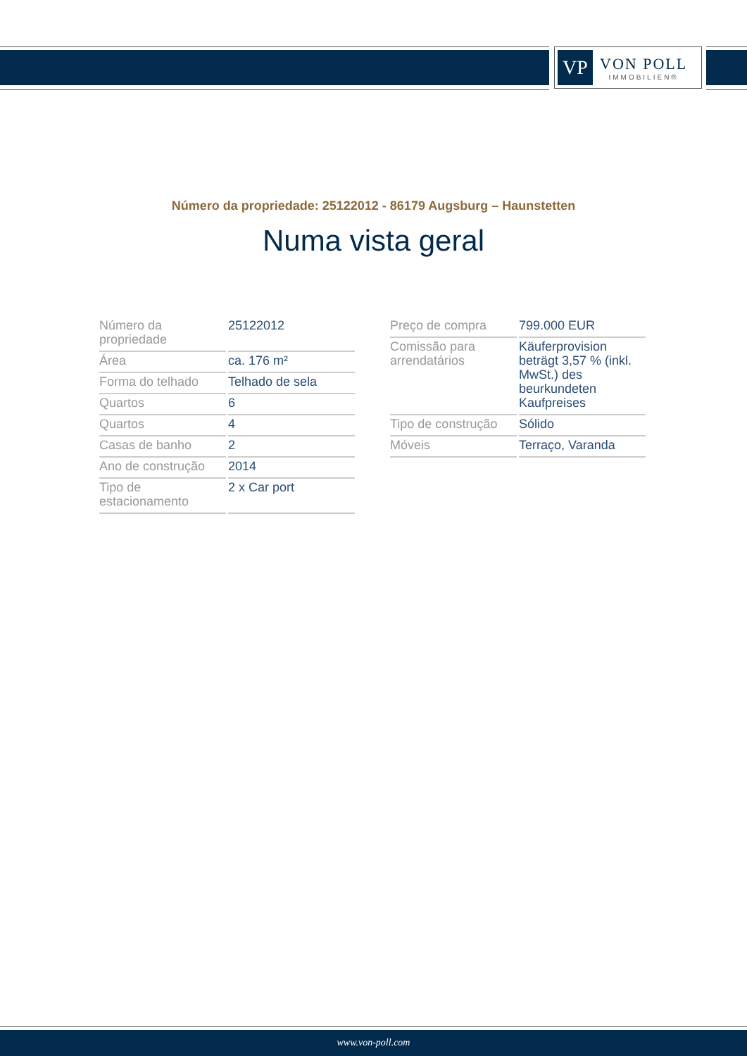VP
VON POLL
IMMOBILIEN®
Número da propriedade: 25122012 - 86179 Augsburg – Haunstetten
Numa vista geral
| Número da propriedade | 25122012 |
| Área | ca. 176 m² |
| Forma do telhado | Telhado de sela |
| Quartos | 6 |
| Quartos | 4 |
| Casas de banho | 2 |
| Ano de construção | 2014 |
| Tipo de estacionamento | 2 x Car port |
| Preço de compra | 799.000 EUR |
| Comissão para arrendatários | Käuferprovision beträgt 3,57 % (inkl. MwSt.) des beurkundeten Kaufpreises |
| Tipo de construção | Sólido |
| Móveis | Terraço, Varanda |
www.von-poll.com